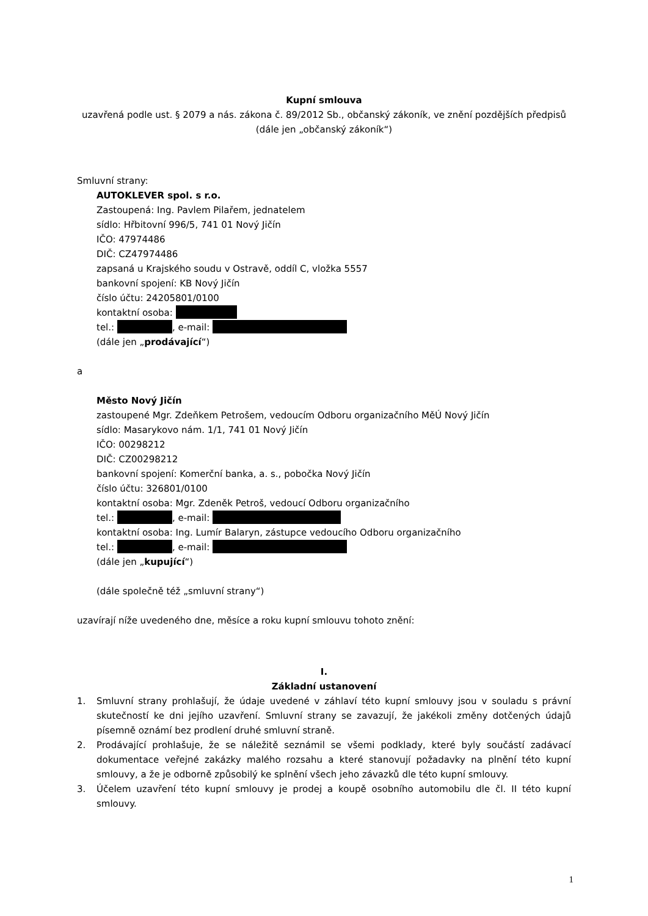Kupní smlouva
uzavřená podle ust. § 2079 a nás. zákona č. 89/2012 Sb., občanský zákoník, ve znění pozdějších předpisů (dále jen „občanský zákoník“)
Smluvní strany:
AUTOKLEVER spol. s r.o.
Zastoupená: Ing. Pavlem Pilařem, jednatelem
sídlo: Hřbitovní 996/5, 741 01 Nový Jičín
IČO: 47974486
DIČ: CZ47974486
zapsaná u Krajského soudu v Ostravě, oddíl C, vložka 5557
bankovní spojení: KB Nový Jičín
číslo účtu: 24205801/0100
kontaktní osoba:
tel.: , e-mail:
(dále jen „prodávající“)
a
Město Nový Jičín
zastoupené Mgr. Zdeňkem Petrošem, vedoucím Odboru organizačního MěÚ Nový Jičín
sídlo: Masarykovo nám. 1/1, 741 01 Nový Jičín
IČO: 00298212
DIČ: CZ00298212
bankovní spojení: Komerční banka, a. s., pobočka Nový Jičín
číslo účtu: 326801/0100
kontaktní osoba: Mgr. Zdeněk Petroš, vedoucí Odboru organizačního
tel.: , e-mail:
kontaktní osoba: Ing. Lumír Balaryn, zástupce vedoucího Odboru organizačního
tel.: , e-mail:
(dále jen „kupující“)
(dále společně též „smluvní strany“)
uzavírají níže uvedeného dne, měsíce a roku kupní smlouvu tohoto znění:
I.
Základní ustanovení
1. Smluvní strany prohlašují, že údaje uvedené v záhlaví této kupní smlouvy jsou v souladu s právní skutečností ke dni jejího uzavření. Smluvní strany se zavazují, že jakékoli změny dotčených údajů písemně oznámí bez prodlení druhé smluvní straně.
2. Prodávající prohlašuje, že se náležitě seznámil se všemi podklady, které byly součástí zadávací dokumentace veřejné zakázky malého rozsahu a které stanovují požadavky na plnění této kupní smlouvy, a že je odborně způsobilý ke splnění všech jeho závazků dle této kupní smlouvy.
3. Účelem uzavření této kupní smlouvy je prodej a koupě osobního automobilu dle čl. II této kupní smlouvy.
1